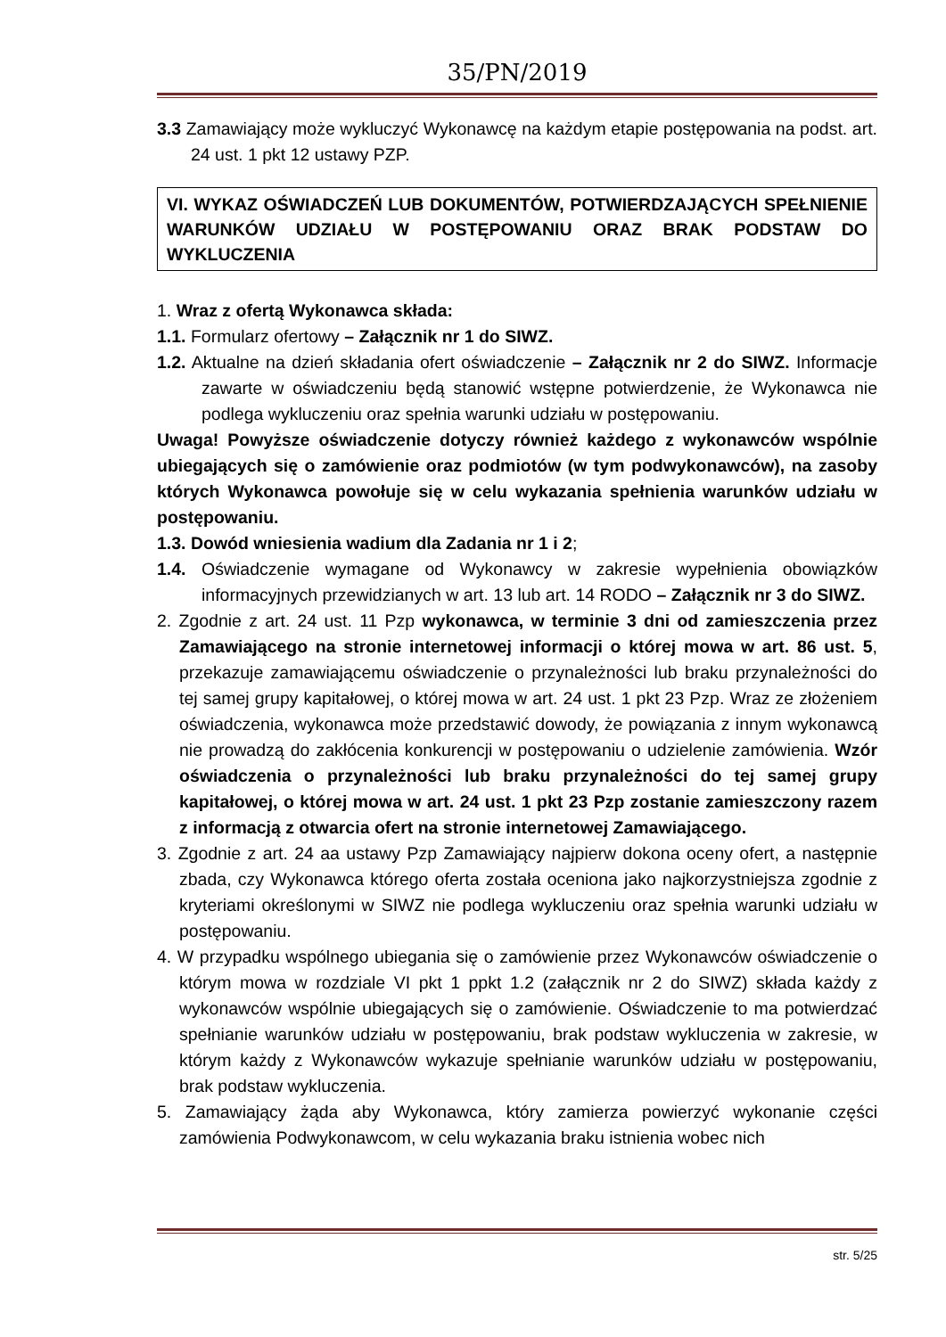35/PN/2019
3.3 Zamawiający może wykluczyć Wykonawcę na każdym etapie postępowania na podst. art. 24 ust. 1 pkt 12 ustawy PZP.
VI. WYKAZ OŚWIADCZEŃ LUB DOKUMENTÓW, POTWIERDZAJĄCYCH SPEŁNIENIE WARUNKÓW UDZIAŁU W POSTĘPOWANIU ORAZ BRAK PODSTAW DO WYKLUCZENIA
1. Wraz z ofertą Wykonawca składa:
1.1. Formularz ofertowy – Załącznik nr 1 do SIWZ.
1.2. Aktualne na dzień składania ofert oświadczenie – Załącznik nr 2 do SIWZ. Informacje zawarte w oświadczeniu będą stanowić wstępne potwierdzenie, że Wykonawca nie podlega wykluczeniu oraz spełnia warunki udziału w postępowaniu.
Uwaga! Powyższe oświadczenie dotyczy również każdego z wykonawców wspólnie ubiegających się o zamówienie oraz podmiotów (w tym podwykonawców), na zasoby których Wykonawca powołuje się w celu wykazania spełnienia warunków udziału w postępowaniu.
1.3. Dowód wniesienia wadium dla Zadania nr 1 i 2;
1.4. Oświadczenie wymagane od Wykonawcy w zakresie wypełnienia obowiązków informacyjnych przewidzianych w art. 13 lub art. 14 RODO – Załącznik nr 3 do SIWZ.
2. Zgodnie z art. 24 ust. 11 Pzp wykonawca, w terminie 3 dni od zamieszczenia przez Zamawiającego na stronie internetowej informacji o której mowa w art. 86 ust. 5, przekazuje zamawiającemu oświadczenie o przynależności lub braku przynależności do tej samej grupy kapitałowej, o której mowa w art. 24 ust. 1 pkt 23 Pzp. Wraz ze złożeniem oświadczenia, wykonawca może przedstawić dowody, że powiązania z innym wykonawcą nie prowadzą do zakłócenia konkurencji w postępowaniu o udzielenie zamówienia. Wzór oświadczenia o przynależności lub braku przynależności do tej samej grupy kapitałowej, o której mowa w art. 24 ust. 1 pkt 23 Pzp zostanie zamieszczony razem z informacją z otwarcia ofert na stronie internetowej Zamawiającego.
3. Zgodnie z art. 24 aa ustawy Pzp Zamawiający najpierw dokona oceny ofert, a następnie zbada, czy Wykonawca którego oferta została oceniona jako najkorzystniejsza zgodnie z kryteriami określonymi w SIWZ nie podlega wykluczeniu oraz spełnia warunki udziału w postępowaniu.
4. W przypadku wspólnego ubiegania się o zamówienie przez Wykonawców oświadczenie o którym mowa w rozdziale VI pkt 1 ppkt 1.2 (załącznik nr 2 do SIWZ) składa każdy z wykonawców wspólnie ubiegających się o zamówienie. Oświadczenie to ma potwierdzać spełnianie warunków udziału w postępowaniu, brak podstaw wykluczenia w zakresie, w którym każdy z Wykonawców wykazuje spełnianie warunków udziału w postępowaniu, brak podstaw wykluczenia.
5. Zamawiający żąda aby Wykonawca, który zamierza powierzyć wykonanie części zamówienia Podwykonawcom, w celu wykazania braku istnienia wobec nich
str. 5/25